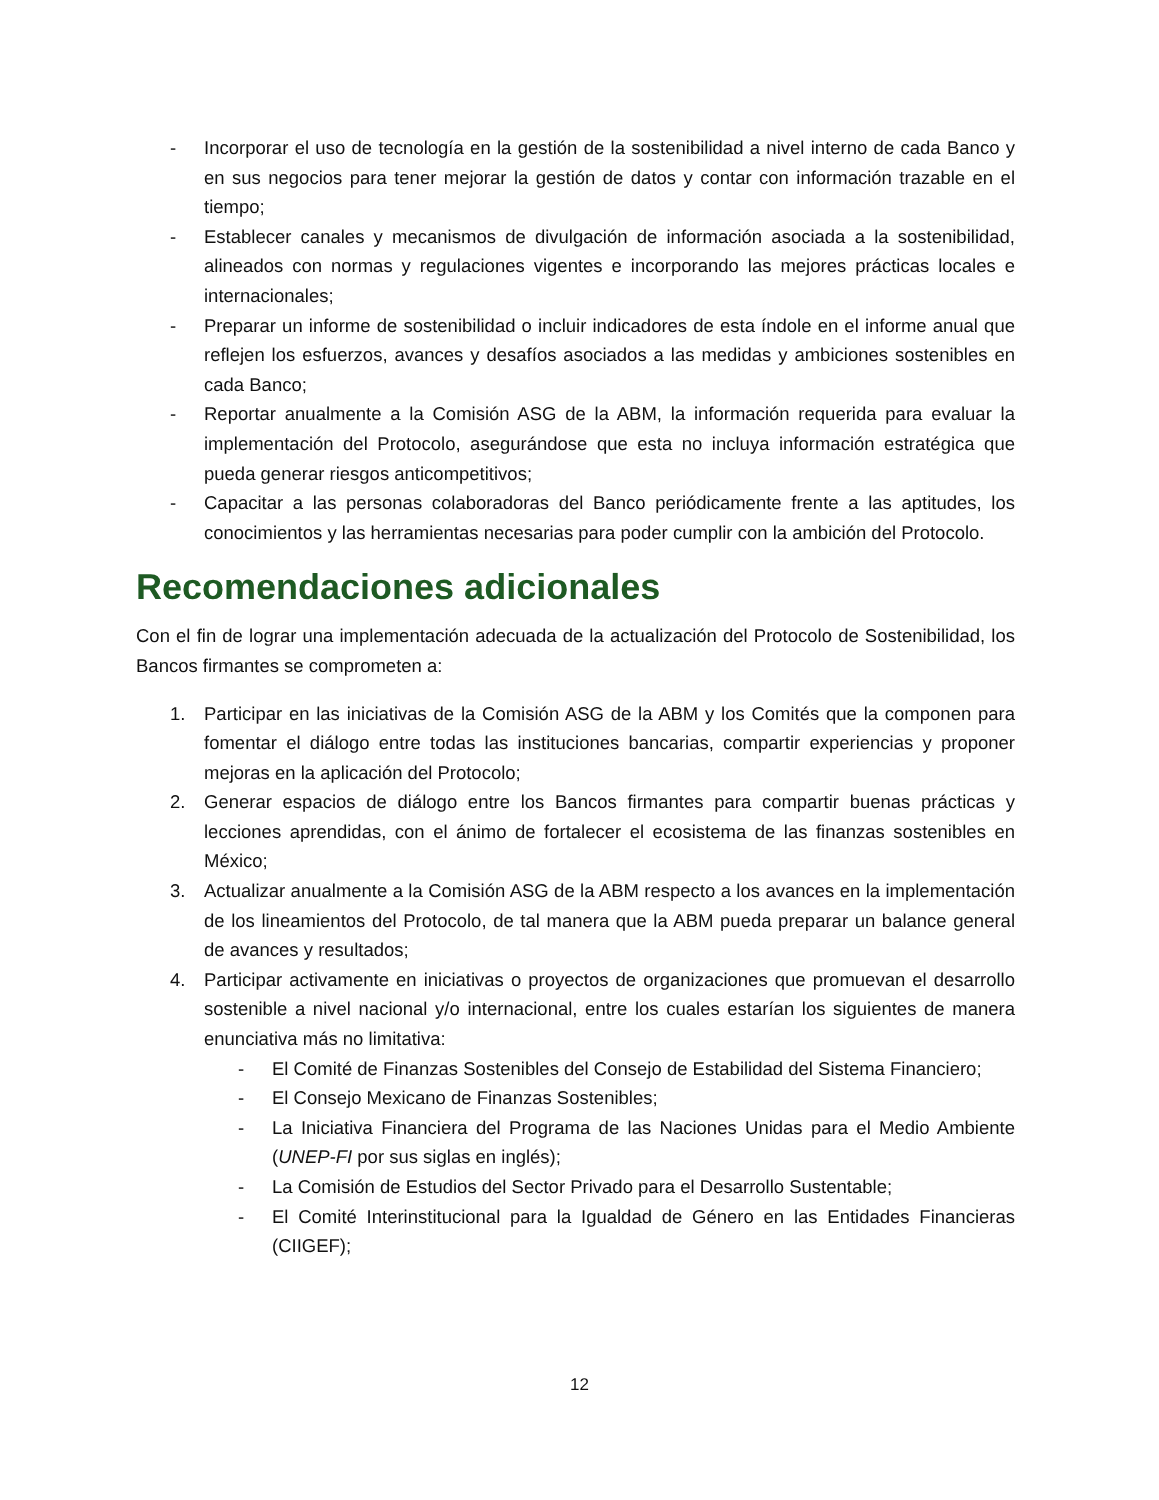- Incorporar el uso de tecnología en la gestión de la sostenibilidad a nivel interno de cada Banco y en sus negocios para tener mejorar la gestión de datos y contar con información trazable en el tiempo;
- Establecer canales y mecanismos de divulgación de información asociada a la sostenibilidad, alineados con normas y regulaciones vigentes e incorporando las mejores prácticas locales e internacionales;
- Preparar un informe de sostenibilidad o incluir indicadores de esta índole en el informe anual que reflejen los esfuerzos, avances y desafíos asociados a las medidas y ambiciones sostenibles en cada Banco;
- Reportar anualmente a la Comisión ASG de la ABM, la información requerida para evaluar la implementación del Protocolo, asegurándose que esta no incluya información estratégica que pueda generar riesgos anticompetitivos;
- Capacitar a las personas colaboradoras del Banco periódicamente frente a las aptitudes, los conocimientos y las herramientas necesarias para poder cumplir con la ambición del Protocolo.
Recomendaciones adicionales
Con el fin de lograr una implementación adecuada de la actualización del Protocolo de Sostenibilidad, los Bancos firmantes se comprometen a:
1. Participar en las iniciativas de la Comisión ASG de la ABM y los Comités que la componen para fomentar el diálogo entre todas las instituciones bancarias, compartir experiencias y proponer mejoras en la aplicación del Protocolo;
2. Generar espacios de diálogo entre los Bancos firmantes para compartir buenas prácticas y lecciones aprendidas, con el ánimo de fortalecer el ecosistema de las finanzas sostenibles en México;
3. Actualizar anualmente a la Comisión ASG de la ABM respecto a los avances en la implementación de los lineamientos del Protocolo, de tal manera que la ABM pueda preparar un balance general de avances y resultados;
4. Participar activamente en iniciativas o proyectos de organizaciones que promuevan el desarrollo sostenible a nivel nacional y/o internacional, entre los cuales estarían los siguientes de manera enunciativa más no limitativa:
- El Comité de Finanzas Sostenibles del Consejo de Estabilidad del Sistema Financiero;
- El Consejo Mexicano de Finanzas Sostenibles;
- La Iniciativa Financiera del Programa de las Naciones Unidas para el Medio Ambiente (UNEP-FI por sus siglas en inglés);
- La Comisión de Estudios del Sector Privado para el Desarrollo Sustentable;
- El Comité Interinstitucional para la Igualdad de Género en las Entidades Financieras (CIIGEF);
12